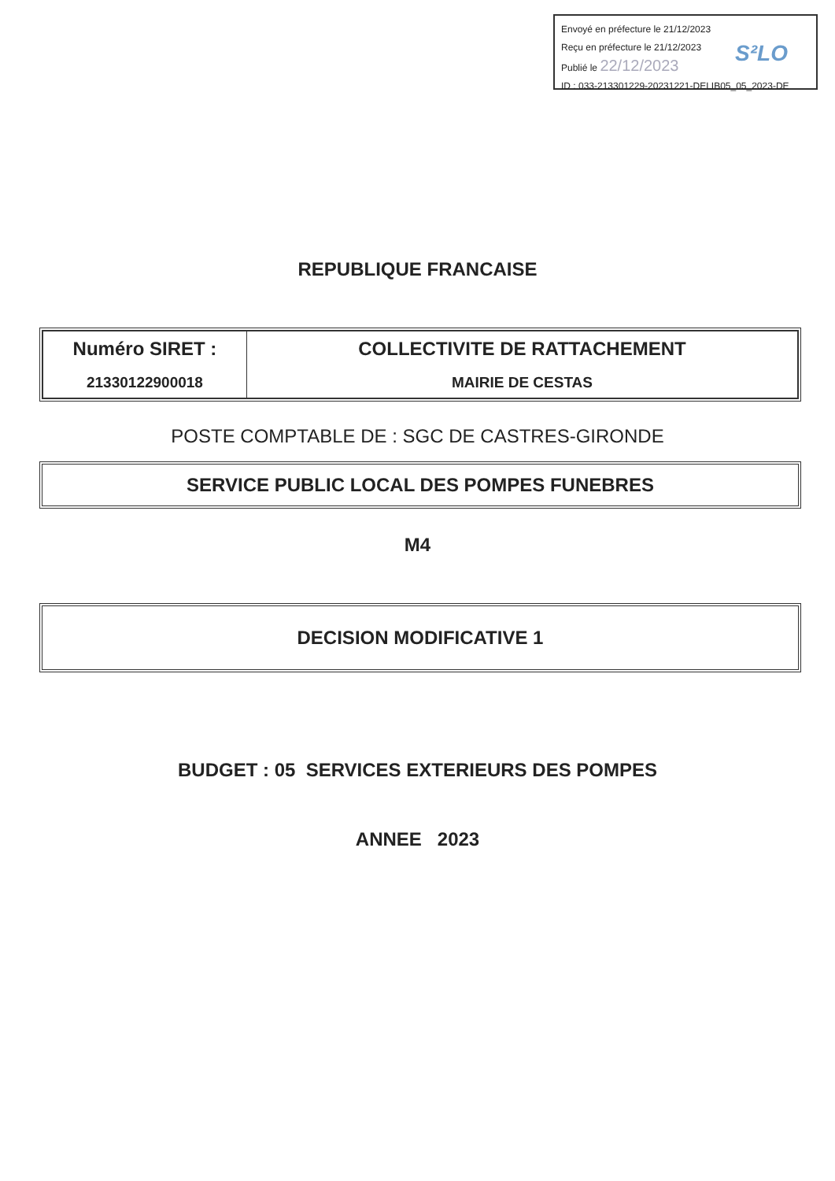Envoyé en préfecture le 21/12/2023
Reçu en préfecture le 21/12/2023
Publié le 22/12/2023
S²LO
ID : 033-213301229-20231221-DELIB05_05_2023-DE
REPUBLIQUE FRANCAISE
| Numéro SIRET : 21330122900018 | COLLECTIVITE DE RATTACHEMENT MAIRIE DE CESTAS |
POSTE COMPTABLE DE : SGC DE CASTRES-GIRONDE
SERVICE PUBLIC LOCAL DES POMPES FUNEBRES
M4
DECISION MODIFICATIVE 1
BUDGET : 05 SERVICES EXTERIEURS DES POMPES
ANNEE 2023